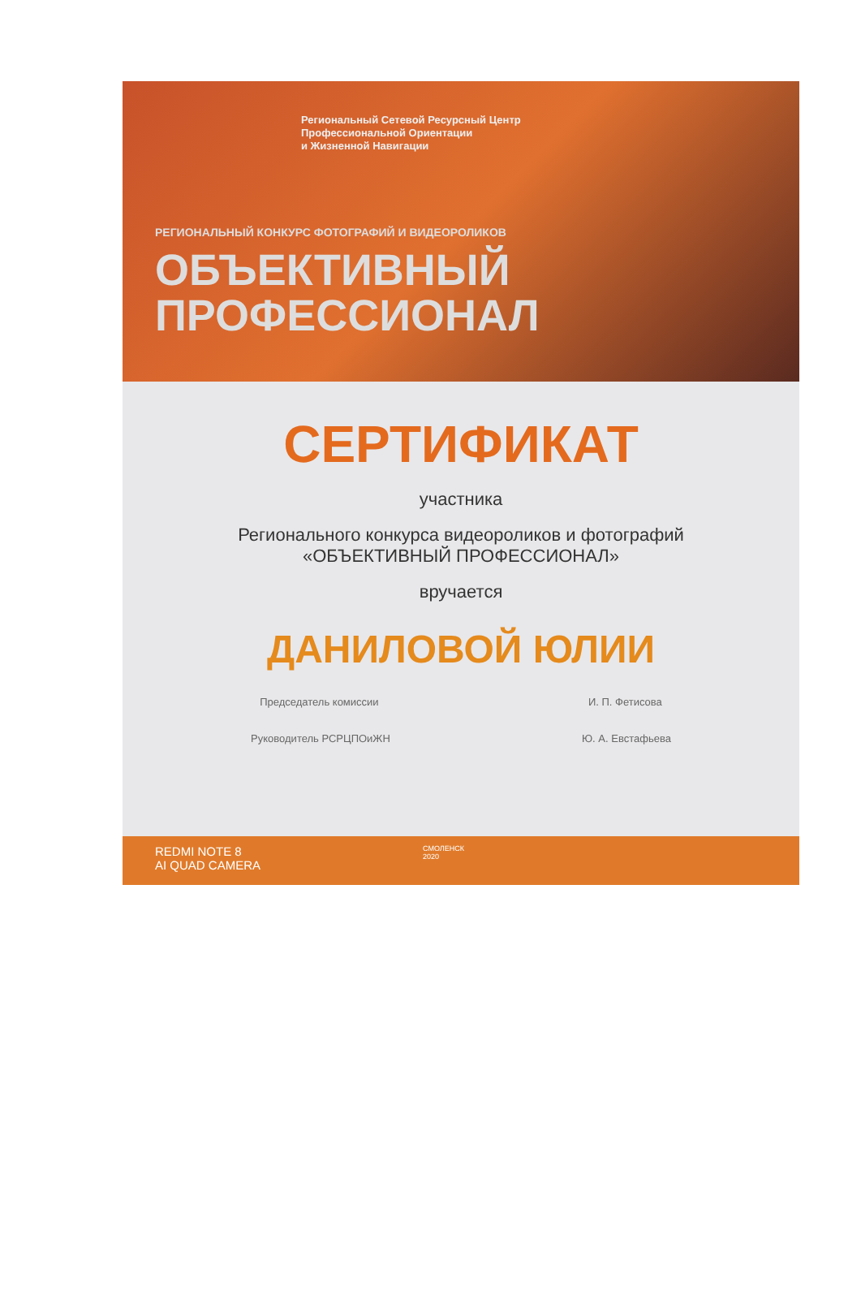Региональный Сетевой Ресурсный Центр
Профессиональной Ориентации
и Жизненной Навигации
РЕГИОНАЛЬНЫЙ КОНКУРС ФОТОГРАФИЙ И ВИДЕОРОЛИКОВ
ОБЪЕКТИВНЫЙ
ПРОФЕССИОНАЛ
СЕРТИФИКАТ
участника
Регионального конкурса видеороликов и фотографий
«ОБЪЕКТИВНЫЙ ПРОФЕССИОНАЛ»
вручается
ДАНИЛОВОЙ ЮЛИИ
Председатель комиссии И. П. Фетисова
Руководитель РСРЦПОиЖН Ю. А. Евстафьева
REDMI NOTE 8
AI QUAD CAMERA СМОЛЕНСК
2020